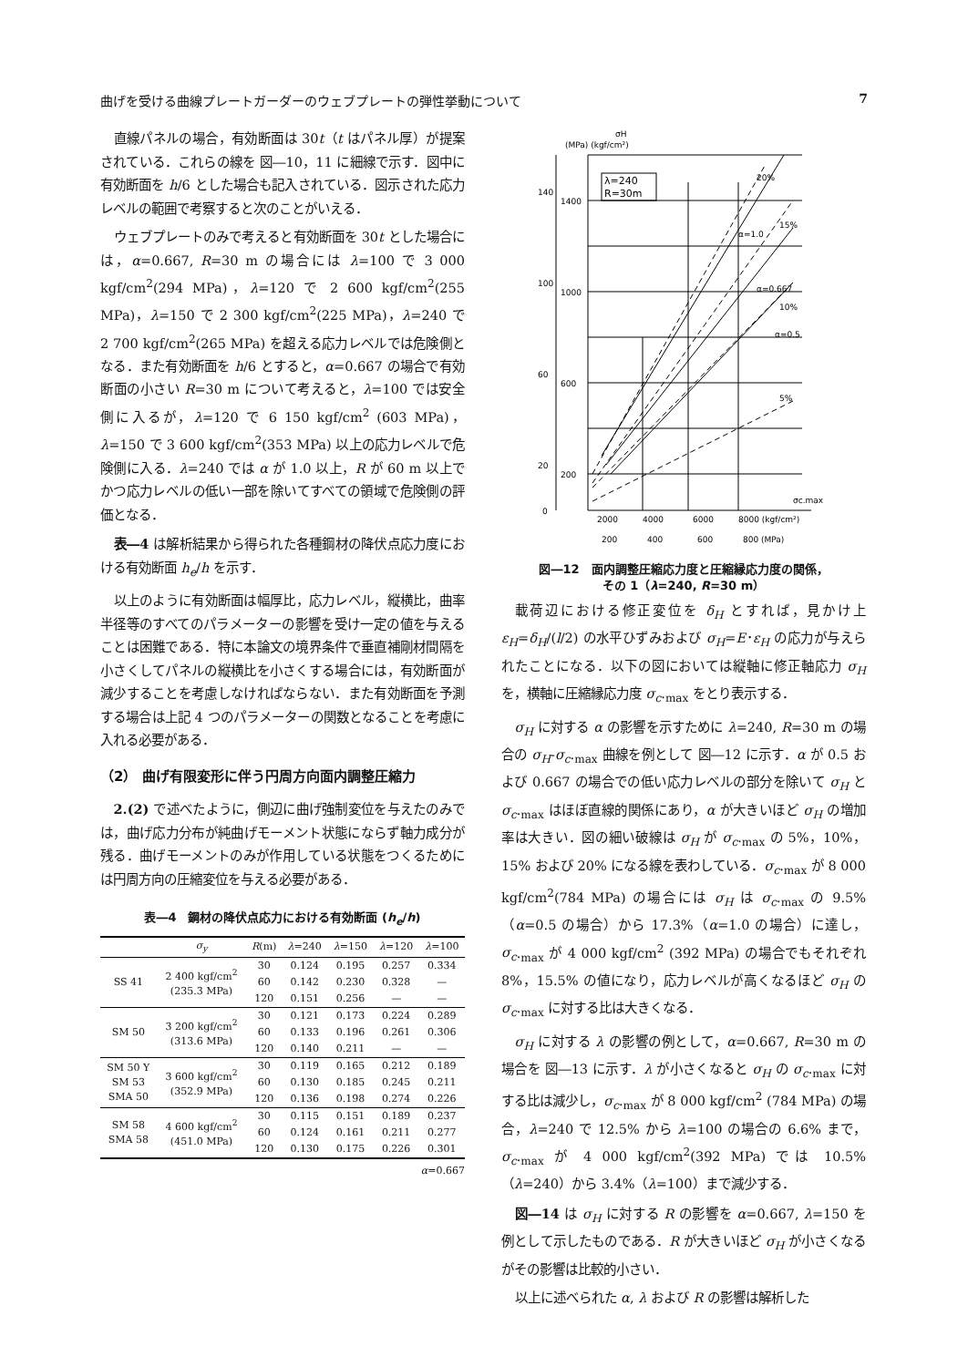曲げを受ける曲線プレートガーダーのウェブプレートの弾性挙動について 7
直線パネルの場合，有効断面は 30t（t はパネル厚）が提案されている．これらの線を 図―10，11 に細線で示す．図中に有効断面を h/6 とした場合も記入されている．図示された応力レベルの範囲で考察すると次のことがいえる．
ウェブプレートのみで考えると有効断面を 30t とした場合には，α=0.667, R=30 m の場合には λ=100 で 3 000 kgf/cm<sup>2</sup>(294 MPa)，λ=120 で 2 600 kgf/cm<sup>2</sup>(255 MPa)，λ=150 で 2 300 kgf/cm<sup>2</sup>(225 MPa)，λ=240 で 2 700 kgf/cm<sup>2</sup>(265 MPa) を超える応力レベルでは危険側となる．また有効断面を h/6 とすると，α=0.667 の場合で有効断面の小さい R=30 m について考えると，λ=100 では安全側に入るが，λ=120 で 6 150 kgf/cm<sup>2</sup> (603 MPa)，λ=150 で 3 600 kgf/cm<sup>2</sup>(353 MPa) 以上の応力レベルで危険側に入る．λ=240 では α が 1.0 以上，R が 60 m 以上でかつ応力レベルの低い一部を除いてすべての領域で危険側の評価となる．
表―4 は解析結果から得られた各種鋼材の降伏点応力度における有効断面 h<sub>e</sub>/h を示す．
以上のように有効断面は幅厚比，応力レベル，縦横比，曲率半径等のすべてのパラメーターの影響を受け一定の値を与えることは困難である．特に本論文の境界条件で垂直補剛材間隔を小さくしてパネルの縦横比を小さくする場合には，有効断面が減少することを考慮しなければならない．また有効断面を予測する場合は上記 4 つのパラメーターの関数となることを考慮に入れる必要がある．
（2） 曲げ有限変形に伴う円周方向面内調整圧縮力
2.(2) で述べたように，側辺に曲げ強制変位を与えたのみでは，曲げ応力分布が純曲げモーメント状態にならず軸力成分が残る．曲げモーメントのみが作用している状態をつくるためには円周方向の圧縮変位を与える必要がある．
表―4　鋼材の降伏点応力における有効断面 (h<sub>e</sub>/h)
| | σ<sub>y</sub> | R (m) | λ =240 | λ =150 | λ =120 | λ =100 |
| --- | --- | --- | --- | --- | --- | --- |
| SS 41 | 2 400 kgf/cm<sup>2</sup> (235.3 MPa) | 30 | 0.124 | 0.195 | 0.257 | 0.334 |
| | | 60 | 0.142 | 0.230 | 0.328 | — |
| | | 120 | 0.151 | 0.256 | — | — |
| SM 50 | 3 200 kgf/cm<sup>2</sup> (313.6 MPa) | 30 | 0.121 | 0.173 | 0.224 | 0.289 |
| | | 60 | 0.133 | 0.196 | 0.261 | 0.306 |
| | | 120 | 0.140 | 0.211 | — | — |
| SM 50 Y SM 53 SMA 50 | 3 600 kgf/cm<sup>2</sup> (352.9 MPa) | 30 | 0.119 | 0.165 | 0.212 | 0.189 |
| | | 60 | 0.130 | 0.185 | 0.245 | 0.211 |
| | | 120 | 0.136 | 0.198 | 0.274 | 0.226 |
| SM 58 SMA 58 | 4 600 kgf/cm<sup>2</sup> (451.0 MPa) | 30 | 0.115 | 0.151 | 0.189 | 0.237 |
| | | 60 | 0.124 | 0.161 | 0.211 | 0.277 |
| | | 120 | 0.130 | 0.175 | 0.226 | 0.301 |
α=0.667
(MPa) (kgf/cm²)
σH
λ=240
R=30m
1400
1000
600
200
140
100
60
20
0
20%
15%
10%
5%
α=1.0
α=0.667
α=0.5
σc.max
2000
4000
6000
8000 (kgf/cm²)
200
400
600
800 (MPa)
図―12　面内調整圧縮応力度と圧縮縁応力度の関係，
その 1（λ=240, R=30 m）
載荷辺における修正変位を δ<sub>H</sub> とすれば，見かけ上 ε<sub>H</sub>=δ<sub>H</sub>/(l/2) の水平ひずみおよび σ<sub>H</sub>=E･ε<sub>H</sub> の応力が与えられたことになる．以下の図においては縦軸に修正軸応力 σ<sub>H</sub> を，横軸に圧縮縁応力度 σ<sub>c</sub>.<sub>max</sub> をとり表示する．
σ<sub>H</sub> に対する α の影響を示すために λ=240, R=30 m の場合の σ<sub>H</sub>-σ<sub>c</sub>.<sub>max</sub> 曲線を例として 図―12 に示す．α が 0.5 および 0.667 の場合での低い応力レベルの部分を除いて σ<sub>H</sub> と σ<sub>c</sub>.<sub>max</sub> はほぼ直線的関係にあり，α が大きいほど σ<sub>H</sub> の増加率は大きい．図の細い破線は σ<sub>H</sub> が σ<sub>c</sub>.<sub>max</sub> の 5%，10%，15% および 20% になる線を表わしている．σ<sub>c</sub>.<sub>max</sub> が 8 000 kgf/cm<sup>2</sup>(784 MPa) の場合には σ<sub>H</sub> は σ<sub>c</sub>.<sub>max</sub> の 9.5%（α=0.5 の場合）から 17.3%（α=1.0 の場合）に達し，σ<sub>c</sub>.<sub>max</sub> が 4 000 kgf/cm<sup>2</sup> (392 MPa) の場合でもそれぞれ 8%，15.5% の値になり，応力レベルが高くなるほど σ<sub>H</sub> の σ<sub>c</sub>.<sub>max</sub> に対する比は大きくなる．
σ<sub>H</sub> に対する λ の影響の例として，α=0.667, R=30 m の場合を 図―13 に示す．λ が小さくなると σ<sub>H</sub> の σ<sub>c</sub>.<sub>max</sub> に対する比は減少し，σ<sub>c</sub>.<sub>max</sub> が 8 000 kgf/cm<sup>2</sup> (784 MPa) の場合，λ=240 で 12.5% から λ=100 の場合の 6.6% まで，σ<sub>c</sub>.<sub>max</sub> が 4 000 kgf/cm<sup>2</sup>(392 MPa) では 10.5%（λ=240）から 3.4%（λ=100）まで減少する．
図―14 は σ<sub>H</sub> に対する R の影響を α=0.667, λ=150 を例として示したものである．R が大きいほど σ<sub>H</sub> が小さくなるがその影響は比較的小さい．
以上に述べられた α, λ および R の影響は解析した